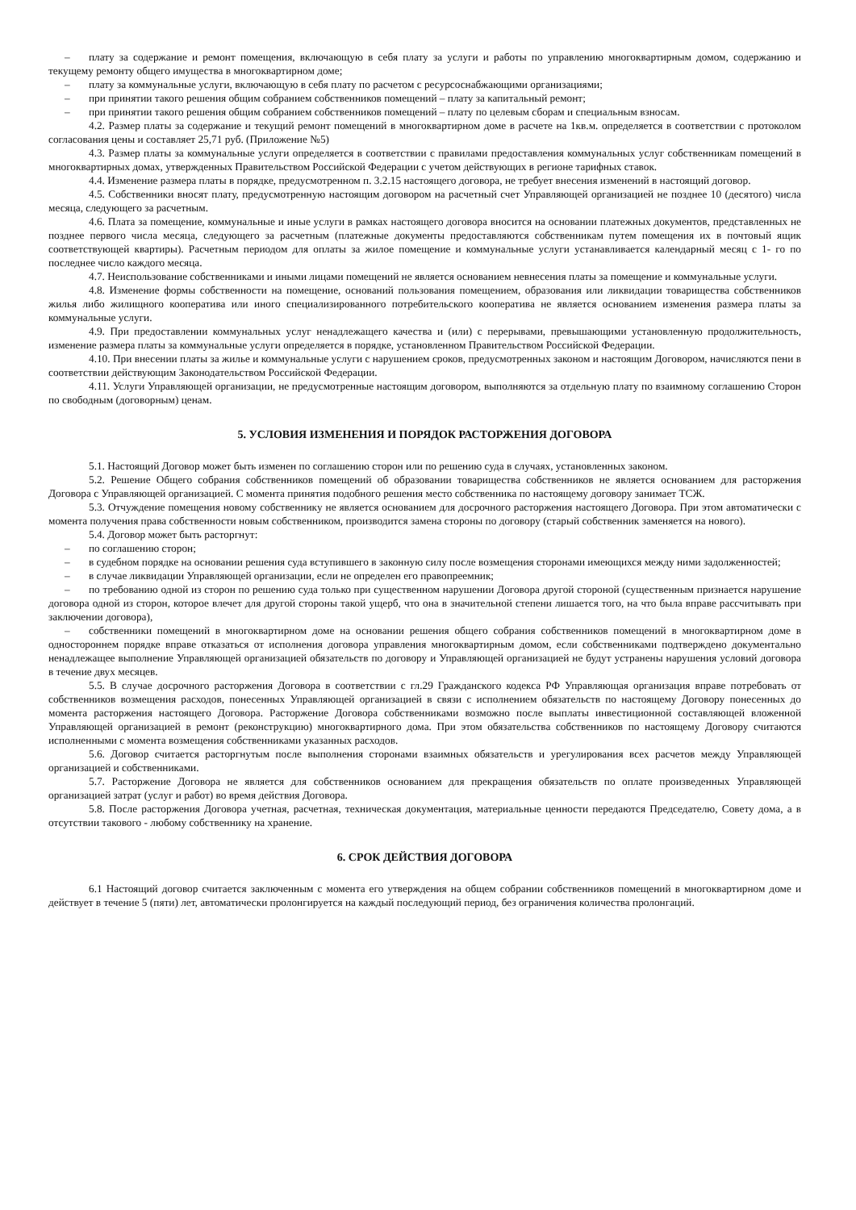– плату за содержание и ремонт помещения, включающую в себя плату за услуги и работы по управлению многоквартирным домом, содержанию и текущему ремонту общего имущества в многоквартирном доме;
– плату за коммунальные услуги, включающую в себя плату по расчетом с ресурсоснабжающими организациями;
– при принятии такого решения общим собранием собственников помещений – плату за капитальный ремонт;
– при принятии такого решения общим собранием собственников помещений – плату по целевым сборам и специальным взносам.
4.2. Размер платы за содержание и текущий ремонт помещений в многоквартирном доме в расчете на 1кв.м. определяется в соответствии с протоколом согласования цены и составляет 25,71 руб. (Приложение №5)
4.3. Размер платы за коммунальные услуги определяется в соответствии с правилами предоставления коммунальных услуг собственникам помещений в многоквартирных домах, утвержденных Правительством Российской Федерации с учетом действующих в регионе тарифных ставок.
4.4. Изменение размера платы в порядке, предусмотренном п. 3.2.15 настоящего договора, не требует внесения изменений в настоящий договор.
4.5. Собственники вносят плату, предусмотренную настоящим договором на расчетный счет Управляющей организацией не позднее 10 (десятого) числа месяца, следующего за расчетным.
4.6. Плата за помещение, коммунальные и иные услуги в рамках настоящего договора вносится на основании платежных документов, представленных не позднее первого числа месяца, следующего за расчетным (платежные документы предоставляются собственникам путем помещения их в почтовый ящик соответствующей квартиры). Расчетным периодом для оплаты за жилое помещение и коммунальные услуги устанавливается календарный месяц с 1- го по последнее число каждого месяца.
4.7. Неиспользование собственниками и иными лицами помещений не является основанием невнесения платы за помещение и коммунальные услуги.
4.8. Изменение формы собственности на помещение, оснований пользования помещением, образования или ликвидации товарищества собственников жилья либо жилищного кооператива или иного специализированного потребительского кооператива не является основанием изменения размера платы за коммунальные услуги.
4.9. При предоставлении коммунальных услуг ненадлежащего качества и (или) с перерывами, превышающими установленную продолжительность, изменение размера платы за коммунальные услуги определяется в порядке, установленном Правительством Российской Федерации.
4.10. При внесении платы за жилье и коммунальные услуги с нарушением сроков, предусмотренных законом и настоящим Договором, начисляются пени в соответствии действующим Законодательством Российской Федерации.
4.11. Услуги Управляющей организации, не предусмотренные настоящим договором, выполняются за отдельную плату по взаимному соглашению Сторон по свободным (договорным) ценам.
5. УСЛОВИЯ ИЗМЕНЕНИЯ И ПОРЯДОК РАСТОРЖЕНИЯ ДОГОВОРА
5.1. Настоящий Договор может быть изменен по соглашению сторон или по решению суда в случаях, установленных законом.
5.2. Решение Общего собрания собственников помещений об образовании товарищества собственников не является основанием для расторжения Договора с Управляющей организацией. С момента принятия подобного решения место собственника по настоящему договору занимает ТСЖ.
5.3. Отчуждение помещения новому собственнику не является основанием для досрочного расторжения настоящего Договора. При этом автоматически с момента получения права собственности новым собственником, производится замена стороны по договору (старый собственник заменяется на нового).
5.4. Договор может быть расторгнут:
– по соглашению сторон;
– в судебном порядке на основании решения суда вступившего в законную силу после возмещения сторонами имеющихся между ними задолженностей;
– в случае ликвидации Управляющей организации, если не определен его правопреемник;
– по требованию одной из сторон по решению суда только при существенном нарушении Договора другой стороной (существенным признается нарушение договора одной из сторон, которое влечет для другой стороны такой ущерб, что она в значительной степени лишается того, на что была вправе рассчитывать при заключении договора),
– собственники помещений в многоквартирном доме на основании решения общего собрания собственников помещений в многоквартирном доме в одностороннем порядке вправе отказаться от исполнения договора управления многоквартирным домом, если собственниками подтверждено документально ненадлежащее выполнение Управляющей организацией обязательств по договору и Управляющей организацией не будут устранены нарушения условий договора в течение двух месяцев.
5.5. В случае досрочного расторжения Договора в соответствии с гл.29 Гражданского кодекса РФ Управляющая организация вправе потребовать от собственников возмещения расходов, понесенных Управляющей организацией в связи с исполнением обязательств по настоящему Договору понесенных до момента расторжения настоящего Договора. Расторжение Договора собственниками возможно после выплаты инвестиционной составляющей вложенной Управляющей организацией в ремонт (реконструкцию) многоквартирного дома. При этом обязательства собственников по настоящему Договору считаются исполненными с момента возмещения собственниками указанных расходов.
5.6. Договор считается расторгнутым после выполнения сторонами взаимных обязательств и урегулирования всех расчетов между Управляющей организацией и собственниками.
5.7. Расторжение Договора не является для собственников основанием для прекращения обязательств по оплате произведенных Управляющей организацией затрат (услуг и работ) во время действия Договора.
5.8. После расторжения Договора учетная, расчетная, техническая документация, материальные ценности передаются Председателю, Совету дома, а в отсутствии такового - любому собственнику на хранение.
6. СРОК ДЕЙСТВИЯ ДОГОВОРА
6.1 Настоящий договор считается заключенным с момента его утверждения на общем собрании собственников помещений в многоквартирном доме и действует в течение 5 (пяти) лет, автоматически пролонгируется на каждый последующий период, без ограничения количества пролонгаций.